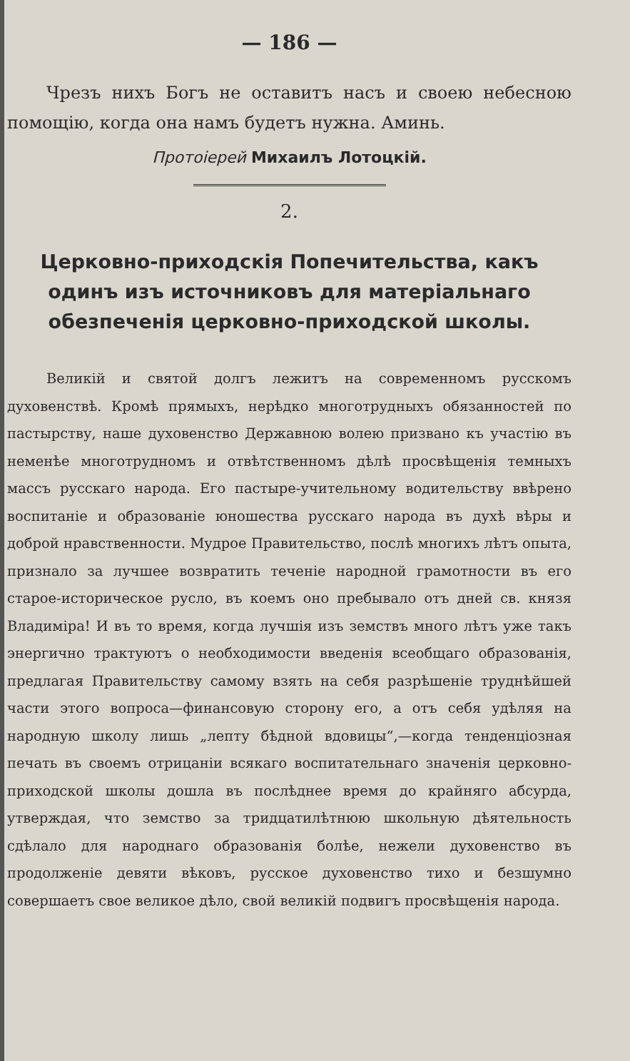— 186 —
Чрезъ нихъ Богъ не оставитъ насъ и своею небесною помощію, когда она намъ будетъ нужна. Аминь.
Протоіерей Михаилъ Лотоцкій.
2.
Церковно-приходскія Попечительства, какъ одинъ изъ источниковъ для матеріальнаго обезпеченія церковно-приходской школы.
Великій и святой долгъ лежитъ на современномъ русскомъ духовенствѣ. Кромѣ прямыхъ, нерѣдко многотрудныхъ обязанностей по пастырству, наше духовенство Державною волею призвано къ участію въ неменѣе многотрудномъ и отвѣтственномъ дѣлѣ просвѣщенія темныхъ массъ русскаго народа. Его пастыре-учительному водительству ввѣрено воспитаніе и образованіе юношества русскаго народа въ духѣ вѣры и доброй нравственности. Мудрое Правительство, послѣ многихъ лѣтъ опыта, признало за лучшее возвратить теченіе народной грамотности въ его старое-историческое русло, въ коемъ оно пребывало отъ дней св. князя Владиміра! И въ то время, когда лучшія изъ земствъ много лѣтъ уже такъ энергично трактуютъ о необходимости введенія всеобщаго образованія, предлагая Правительству самому взять на себя разрѣшеніе труднѣйшей части этого вопроса—финансовую сторону его, а отъ себя удѣляя на народную школу лишь „лепту бѣдной вдовицы“,—когда тенденціозная печать въ своемъ отрицаніи всякаго воспитательнаго значенія церковно-приходской школы дошла въ послѣднее время до крайняго абсурда, утверждая, что земство за тридцатилѣтнюю школьную дѣятельность сдѣлало для народнаго образованія болѣе, нежели духовенство въ продолженіе девяти вѣковъ, русское духовенство тихо и безшумно совершаетъ свое великое дѣло, свой великій подвигъ просвѣщенія народа.